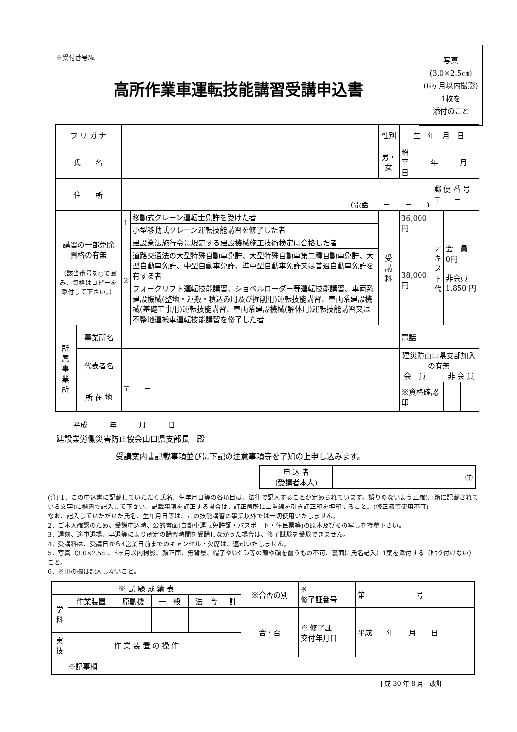※受付番号№.
写真
(3.0×2.5㎝)
(6ヶ月以内撮影)
1枚を
添付のこと
高所作業車運転技能講習受講申込書
| フ リ ガ ナ | | | | 性別 | 生 年 月 日 | | | |
| 氏 名 | | | | 男・女 | 昭 平 年 月 日 | | | |
| 住 所 | | (電話 － － ) | | | | 郵 便 番 号 〒 － | | |
| 講習の一部免除 資格の有無 （該当番号を○で囲み、資格はコピーを添付して下さい。） | | 1 | 移動式クレーン運転士免許を受けた者 | 受 講 料 | 36,000 円 | テ キ ス ト 代 | 会 員 0円 非会員 1,850 円 | |
| | | | 小型移動式クレーン運転技能講習を修了した者 | | | | | |
| | | 2 | 建設業法施行令に規定する建設機械施工技術検定に合格した者 | | 38,000 円 | | | |
| | | | 道路交通法の大型特殊自動車免許、大型特殊自動車第二種自動車免許、大型自動車免許、中型自動車免許、準中型自動車免許又は普通自動車免許を有する者 | | | | | |
| | | | フォークリフト運転技能講習、ショベルローダー等運転技能講習、車両系建設機械(整地・運搬・積込み用及び掘削用)運転技能講習、車両系建設機械(基礎工事用)運転技能講習、車両系建設機械(解体用)運転技能講習又は不整地運搬車運転技能講習を修了した者 | | | | | |
| 所 属 事 業 所 | 事業所名 | | | | 電話 | | | |
| | 代表者名 | | | | 建災防山口県支部加入の有無 会 員 ｜ 非 会 員 | | | |
| | 所 在 地 | 〒 － | | | ※資格確認印 | | | |
平成　　　年　　　月　　　日
建設業労働災害防止協会山口県支部長　殿
受講案内書記載事項並びに下記の注意事項等を了知の上申し込みます。
| 申 込 者 (受講者本人) | ㊞ |
(注) 1．この申込書に記載していただく氏名、生年月日等の各項目は、法律で記入することが定められています。誤りのないよう正確(戸籍に記載されている文字)に楷書で記入して下さい。記載事項を訂正する場合は、訂正箇所に二重線を引き訂正印を押印すること。(修正液等使用不可)
なお、記入していただいた氏名、生年月日等は、この技能講習の事業以外では一切使用いたしません。
2．ご本人確認のため、受講申込時、公的書面(自動車運転免許証・パスポート・住民票等)の原本及びその写しを持参下さい。
3．遅刻、途中退場、早退等により所定の講習時間を受講しなかった場合は、修了試験を受験できません。
4．受講料は、受講日から4営業日前までのキャンセル・欠席は、返却いたしません。
5．写真（3.0×2.5㎝、6ヶ月以内撮影、顔正面、無背景、帽子やｻﾝｸﾞﾗｽ等の頭や顔を覆うもの不可、裏面に氏名記入）1葉を添付する（貼り付けない）こと。
6．※印の欄は記入しないこと。
| ※ 試 験 成 績 表 | | | | | | ※合否の別 | ※ 修了証番号 | 第 号 |
| 学 科 | 作業装置 | 原動機 | 一 般 | 法 令 | 計 | | | |
| | | | | | | 合・否 | ※ 修了証 交付年月日 | 平成 年 月 日 |
| 実 技 | 作 業 装 置 の 操 作 | | | | | | | |
| ※記事欄 | | | | | | | | |
平成 30 年 8 月　改訂